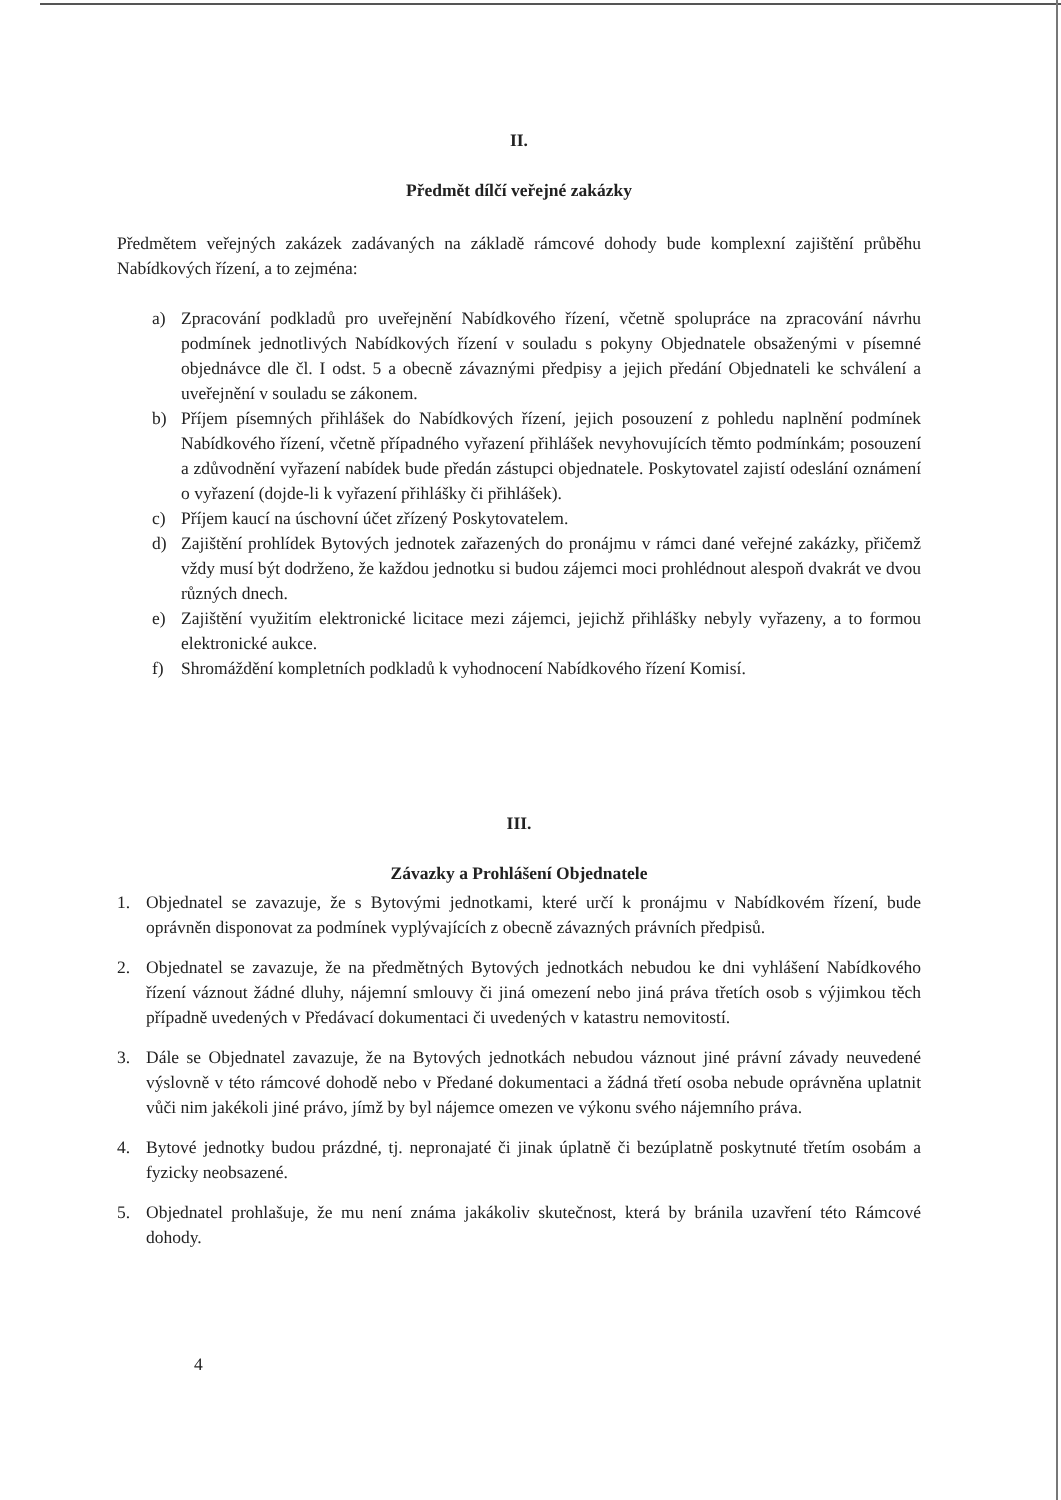II.
Předmět dílčí veřejné zakázky
Předmětem veřejných zakázek zadávaných na základě rámcové dohody bude komplexní zajištění průběhu Nabídkových řízení, a to zejména:
a) Zpracování podkladů pro uveřejnění Nabídkového řízení, včetně spolupráce na zpracování návrhu podmínek jednotlivých Nabídkových řízení v souladu s pokyny Objednatele obsaženými v písemné objednávce dle čl. I odst. 5 a obecně závaznými předpisy a jejich předání Objednateli ke schválení a uveřejnění v souladu se zákonem.
b) Příjem písemných přihlášek do Nabídkových řízení, jejich posouzení z pohledu naplnění podmínek Nabídkového řízení, včetně případného vyřazení přihlášek nevyhovujících těmto podmínkám; posouzení a zdůvodnění vyřazení nabídek bude předán zástupci objednatele. Poskytovatel zajistí odeslání oznámení o vyřazení (dojde-li k vyřazení přihlášky či přihlášek).
c) Příjem kaucí na úschovní účet zřízený Poskytovatelem.
d) Zajištění prohlídek Bytových jednotek zařazených do pronájmu v rámci dané veřejné zakázky, přičemž vždy musí být dodrženo, že každou jednotku si budou zájemci moci prohlédnout alespoň dvakrát ve dvou různých dnech.
e) Zajištění využitím elektronické licitace mezi zájemci, jejichž přihlášky nebyly vyřazeny, a to formou elektronické aukce.
f) Shromáždění kompletních podkladů k vyhodnocení Nabídkového řízení Komisí.
III.
Závazky a Prohlášení Objednatele
1. Objednatel se zavazuje, že s Bytovými jednotkami, které určí k pronájmu v Nabídkovém řízení, bude oprávněn disponovat za podmínek vyplývajících z obecně závazných právních předpisů.
2. Objednatel se zavazuje, že na předmětných Bytových jednotkách nebudou ke dni vyhlášení Nabídkového řízení váznout žádné dluhy, nájemní smlouvy či jiná omezení nebo jiná práva třetích osob s výjimkou těch případně uvedených v Předávací dokumentaci či uvedených v katastru nemovitostí.
3. Dále se Objednatel zavazuje, že na Bytových jednotkách nebudou váznout jiné právní závady neuvedené výslovně v této rámcové dohodě nebo v Předané dokumentaci a žádná třetí osoba nebude oprávněna uplatnit vůči nim jakékoli jiné právo, jímž by byl nájemce omezen ve výkonu svého nájemního práva.
4. Bytové jednotky budou prázdné, tj. nepronajaté či jinak úplatně či bezúplatně poskytnuté třetím osobám a fyzicky neobsazené.
5. Objednatel prohlašuje, že mu není známa jakákoliv skutečnost, která by bránila uzavření této Rámcové dohody.
4